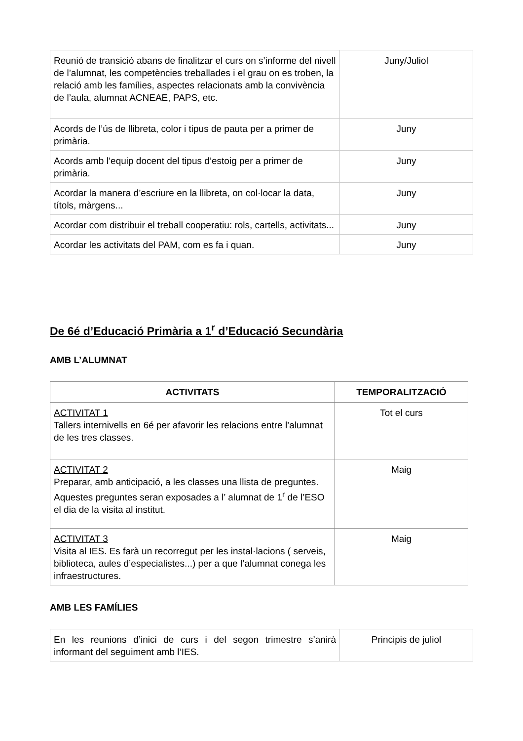| Reunió de transició abans de finalitzar el curs on s’informe del nivell de l’alumnat, les competències treballades i el grau on es troben, la relació amb les famílies, aspectes relacionats amb la convivència de l’aula, alumnat ACNEAE, PAPS, etc. | Juny/Juliol |
| Acords de l’ús de llibreta, color i tipus de pauta per a primer de primària. | Juny |
| Acords amb l’equip docent del tipus d’estoig per a primer de primària. | Juny |
| Acordar la manera d’escriure en la llibreta, on col·locar la data, títols, màrgens... | Juny |
| Acordar com distribuir el treball cooperatiu: rols, cartells, activitats... | Juny |
| Acordar les activitats del PAM, com es fa i quan. | Juny |
De 6é d’Educació Primària a 1<sup>r</sup> d’Educació Secundària
AMB L’ALUMNAT
| ACTIVITATS | TEMPORALITZACIÓ |
| --- | --- |
| ACTIVITAT 1 Tallers internivells en 6é per afavorir les relacions entre l’alumnat de les tres classes. | Tot el curs |
| ACTIVITAT 2 Preparar, amb anticipació, a les classes una llista de preguntes. Aquestes preguntes seran exposades a l’ alumnat de 1<sup>r</sup> de l’ESO el dia de la visita al institut. | Maig |
| ACTIVITAT 3 Visita al IES. Es farà un recorregut per les instal·lacions ( serveis, biblioteca, aules d’especialistes...) per a que l’alumnat conega les infraestructures. | Maig |
AMB LES FAMÍLIES
| En les reunions d’inici de curs i del segon trimestre s’anirà informant del seguiment amb l’IES. | Principis de juliol |